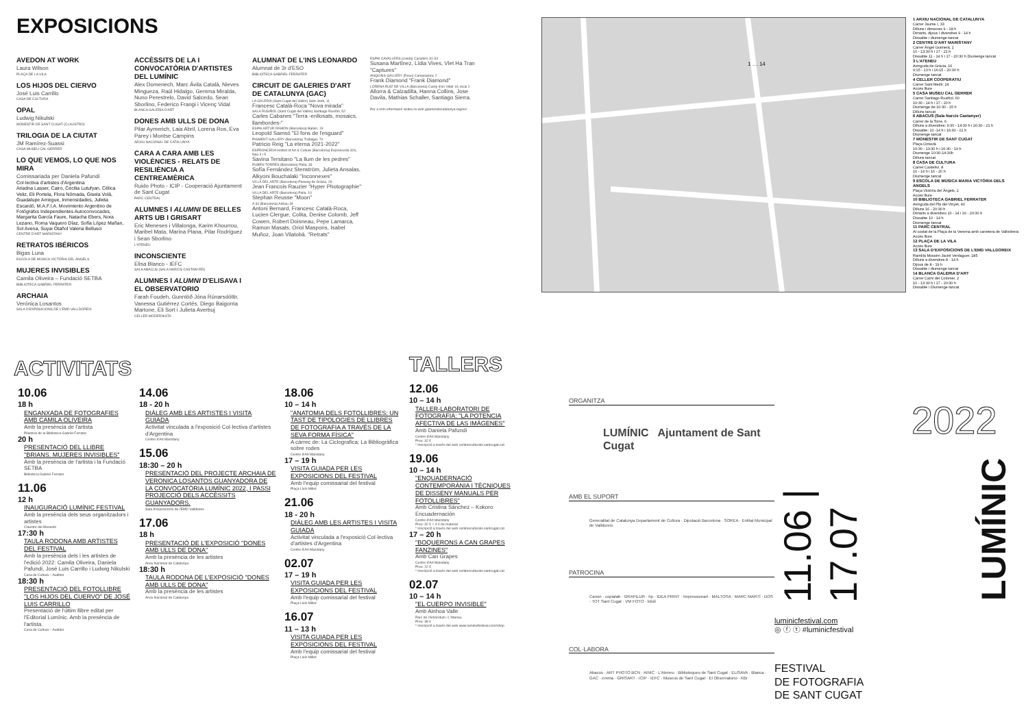EXPOSICIONS
AVEDON AT WORK
Laura Wilson
PLAÇA DE LA VILA
LOS HIJOS DEL CIERVO
José Luis Carrillo
CASA DE CULTURA
OPAL
Ludwig Nikulski
MONESTIR DE SANT CUGAT (CLAUSTRO)
TRILOGIA DE LA CIUTAT
JM Ramírez-Suassi
CASA MUSEU CAL GERRER
LO QUE VEMOS, LO QUE NOS MIRA
Comissariada per Daniela Pafundi
Col·lectiva d'artistes d'Argentina
Ariadna Lasser, Cairo, Cecilia Lutufyan, Célica Veliz, Eli Portela, Flora Nómada, Gisela Volá, Guadalupe Arriegue, Inmensidades, Julieta Escardó, M.A.F.I.A. Movimiento Argentino de Fotógrafxs Independientes Autoconvocadxs, Margarita García Faure, Natacha Ebers, Nora Lezano, Roma Vaquero Díaz, Sofía López Mañan, Sol Avena, Suyai Otañol Valeria Bellusci
CENTRE D'ART MARISTANY
RETRATOS IBÉRICOS
Bigas Luna
ESCOLA DE MÚSICA VICTÒRIA DEL ÀNGELS
MUJERES INVISIBLES
Camila Oliveira – Fundació SETBA
BIBLIOTECA GABRIEL FERRATER
ARCHAIA
Verónica Losantos
SALA D'EXPOSICIONS DE L'EMD VALLDOREIX
ACCÈSSITS DE LA I CONVOCATÒRIA D'ARTISTES DEL LUMÍNIC
Alex Domenech, Marc Ávila Català, Nieves Mingueza, Raúl Hidalgo, Gemma Miralda, Nuno Perestrelo, David Salcedo, Sean Sborlino, Federico Frangi i Vicenç Vidal
BLANCA GALERIA D'ART
DONES AMB ULLS DE DONA
Pilar Aymerich, Laia Abril, Lorena Ros, Eva Parey i Montse Campins
ARXIU NACIONAL DE CATALUNYA
CARA A CARA AMB LES VIOLÈNCIES - RELATS DE RESILIÈNCIA A CENTREAMÈRICA
Ruido Photo - ICIP - Cooperació Ajuntament de Sant Cugat
PARC CENTRAL
ALUMNES I ALUMNI DE BELLES ARTS UB I GRISART
Eric Meneses i Villalonga, Karim Khourrou, Maribel Mata, Marina Plana, Pilar Rodríguez i Sean Sborlino
L'ATENEU
INCONSCIENTE
Elisa Blanco - IEFC
SALA ABACUS (SALA NARCÍS CASTANYER)
ALUMNES I ALUMNI D'ELISAVA I EL OBSERVATORIO
Farah Foudeh, Gunnlöð Jóna Rúnarsdóttir, Vanessa Gutiérrez Cortés, Diego Baigorria Martone, Eli Sort i Julieta Averbuj
CELLER MODERNISTA
ALUMNAT DE L'INS LEONARDO
Alumnat de 3r d'ESO
BIBLIOTECA GABRIEL FERRATER
CIRCUIT DE GALERIES D'ART DE CATALUNYA (GAC)
LA GALERIA (Sant Cugat del Vallès) Sant Jordi, 11
Francesc Català-Roca "Nova mirada"
SALA RUSIÑOL (Sant Cugat del Vallès) Santiago Rusiñol, 52
Carles Cabanes "Terra -enllosats, mosaics, llambordes-"
ESPAI ARTUR RAMÓN (Barcelona) Bailen, 19
Leopold Samsó "El fons de l'esguard"
PIGMENT GALLERY (Barcelona) Trafalgar, 70
Patricio Reig "La eterna 2021-2022"
ESPRONCEDA Institut of Art & Culture (Barcelona) Espronceda 326, Nau 4 i 5
Savina Tersitano "La llum de les pedres"
RUBEN TORRES (Barcelona) Palla, 33
Sofía Fernández Stenström, Julieta Ansalas, Alkyoni Bouchalaki "Inconnexes"
VILLA DEL ARTE (Barcelona) Passeig de Gràcia, 26
Jean Francois Rauzier "Hyper Photographie"
VILLA DEL ARTE (Barcelona) Palla, 10
Stephan Reusse "Moon"
A 34 (Barcelona) Aribau 34
Antoni Bernard, Francesc Català-Roca, Lucien Clergue, Colita, Denise Colomb, Jeff Cowen, Robert Doisneau, Pepe Lamarca, Ramon Masats, Oriol Maspons, Isabel Muñoz, Joan Vilatobà. "Retrats"
ESPAI CAVALLERS (Lleida) Cavallers 31-33
Susana Martínez, Lídia Vives, Vlet Ha Tran "Captures"
ANQUINS GALLERY (Reus) Campoamor, 2
Frank Diamond "Frank Diamond"
LORENA RUIZ DE VILLA (Barcelona) Camp d'en Vidal 16, local 2
Allorra & Calzadilla, Hanna Collins, Jose Davila, Mathias Schaller, Santiago Sierra.
Per a més informació visiteu la web galeriesdecatalunya.org/es/
1 … 14
1 ARXIU NACIONAL DE CATALUNYA
Carrer Jaume I, 33
Dilluns i dimecres 9 - 18 h
Dimarts, dijous i divendres 9 - 14 h
Dissabte i diumenge tancat
2 CENTRE D'ART MARISTANY
Carrer Àngel Guimerà, 2
10 - 13:30 h i 17 - 21 h
Dissabte 11 - 14 h i 17 - 20:30 h Diumenge tancat
3 L'ATENEU
Avinguda de Gràcia, 16
9:15 - 13 h i 16:15 - 20:30 h
Diumenge tancat
4 CELLER COOPERATIU
Carrer Sant Medir, 24
Accés lliure
5 CASA MUSEU CAL GERRER
Carrer Santiago Rusiñol, 60
10:30 - 14 h i 17 - 20 h
Diumenge de 10:30 - 15 h
Dilluns tancat
6 ABACUS (Sala Narcís Castanyer)
Carrer de la Torre, 6
Dilluns a divendres: 9:30 - 14:30 h i 16:30 - 21 h
Dissabte: 10 -14 h i 16:30 - 21 h
Diumenge tancat
7 MONESTIR DE SANT CUGAT
Plaça Octavià
10:30 - 13:30 h i 16:30 - 19 h
Diumenge 10:30-14:30h
Dilluns tancat
8 CASA DE CULTURA
Carrer Castellví, 8
10 - 14 h i 16 - 20 h
Diumenge tancat
9 ESCOLA DE MÚSICA MARIA VICTÒRIA DELS ÀNGELS
Plaça Victòria del Àngels, 2
Accés lliure
10 BIBLIOTECA GABRIEL FERRATER
Avinguda del Pla del Vinyet, 40
Dilluns 16 - 20:30 h
Dimarts a divendres 10 - 14 i 16 - 20:30 h
Dissabte 10 - 14 h
Diumenge tancat
11 PARC CENTRAL
Al costat de la Plaça de la Verema amb carretera de Vallvidrera
Accés lliure
12 PLAÇA DE LA VILA
Accés lliure
13 SALA D'EXPOSICIONS DE L'EMD VALLDOREIX
Rambla Mossèn Jacint Verdaguer, 185
Dilluns a divendres 8 - 14 h
Dijous de 8 - 19 h
Dissabte i diumenge tancat
14 BLANCA GALERIA D'ART
Carrer Camí del Colomer, 2
10 - 13:30 h i 17 - 20:30 h
Dissabte i Diumenge tancat
ACTIVITATS
10.06
18 h
ENGANXADA DE FOTOGRAFIES AMB CAMILA OLIVEIRA
Amb la presència de l'artista
Pilastres de la Biblioteca Gabriel Ferrater
20 h
PRESENTACIÓ DEL LLIBRE "BRIANS. MUJERES INVISIBLES"
Amb la presència de l'artista i la Fundació SETBA
Biblioteca Gabriel Ferrater
11.06
12 h
INAUGURACIÓ LUMÍNIC FESTIVAL
Amb la presència dels seus organitzadors i artistes
Claustre del Monestir
17:30 h
TAULA RODONA AMB ARTISTES DEL FESTIVAL
Amb la presència dels i les artistes de l'edició 2022: Camila Oliveira, Daniela Pafundi, José Luis Carrillo i Ludwig Nikulski
Casa de Cultura – Auditori
18:30 h
PRESENTACIÓ DEL FOTOLLIBRE "LOS HIJOS DEL CUERVO" DE JOSÉ LUIS CARRILLO
Presentació de l'últim llibre editat per l'Editorial Lumínic. Amb la presència de l'artista.
Casa de Cultura – Auditori
14.06
18 - 20 h
DIÀLEG AMB LES ARTISTES I VISITA GUIADA
Activitat vinculada a l'exposició Col·lectiva d'artistes d'Argentina
Centre d'Art Maristany
15.06
18:30 – 20 h
PRESENTACIÓ DEL PROJECTE ARCHAIA DE VERONICA LOSANTOS GUANYADORA DE LA CONVOCATÒRIA LUMÍNIC 2022, I PASSI PROJECCIÓ DELS ACCÈSSITS GUANYADORS.
Sala d'exposicions de l'EMD Valldoreix
17.06
18 h
PRESENTACIÓ DE L'EXPOSICIÓ "DONES AMB ULLS DE DONA"
Amb la presència de les artistes
Arxiu Nacional de Catalunya
18:30 h
TAULA RODONA DE L'EXPOSICIÓ "DONES AMB ULLS DE DONA"
Amb la presència de les artistes
Arxiu Nacional de Catalunya
18.06
10 – 14 h
"ANATOMIA DELS FOTOLLIBRES: UN TAST DE TIPOLOGIES DE LLIBRES DE FOTOGRAFIA A TRAVÉS DE LA SEVA FORMA FÍSICA"
A càrrec de: La Ciclografica; La Bibliogràfica sobre rodes
Centre d'Art Maristany
17 – 19 h
VISITA GUIADA PER LES EXPOSICIONS DEL FESTIVAL
Amb l'equip comissarial del festival
Plaça Lluís Millet
21.06
18 - 20 h
DIÀLEG AMB LES ARTISTES I VISITA GUIADA
Activitat vinculada a l'exposició Col·lectiva d'artistes d'Argentina
Centre d'Art Maristany
02.07
17 – 19 h
VISITA GUIADA PER LES EXPOSICIONS DEL FESTIVAL
Amb l'equip comissarial del festival
Plaça Lluís Millet
16.07
11 – 13 h
VISITA GUIADA PER LES EXPOSICIONS DEL FESTIVAL
Amb l'equip comissarial del festival
Plaça Lluís Millet
TALLERS
12.06
10 – 14 h
TALLER-LABORATORI DE FOTOGRAFIA: "LA POTENCIA AFECTIVA DE LAS IMÁGENES"
Amb Daniela Pafundi
Centre d'Art Maristany
Preu: 32 €
* Inscripció a través del web centresculturals.santcugat.cat
19.06
10 – 14 h
"ENQUADERNACIÓ CONTEMPORÀNIA I TÈCNIQUES DE DISSENY MANUALS PER FOTOLLIBRES"
Amb Cristina Sánchez – Kokoro Encuadernación
Centre d'Art Maristany
Preu: 32 € + 4 € de material
* Inscripció a través del web centresculturals.santcugat.cat
17 – 20 h
"BOQUERONS A CAN GRAPES FANZINES"
Amb Can Grapes
Centre d'Art Maristany
Preu: 22 €
* Inscripció a través del web centresculturals.santcugat.cat
02.07
10 – 14 h
"EL CUERPO INVISIBLE"
Amb Ainhoa Valle
Parc de l'Arboretum i L'Ateneu
Preu: 38 €
* Inscripció a través del web www.luminicfestival.com/shop
ORGANITZA
LUMÍNIC Ajuntament de Sant Cugat
AMB EL SUPORT
Generalitat de Catalunya Departament de Cultura · Diputació Barcelona · SOREA · Entitat Municipal de Valldoreix
PATROCINA
Canon · copialab · GRAFILUR · hp · IDEA PRINT · Impressionart · MALTOSA · MARC MARTÍ · DOS · TOT Sant Cugat · VM FOTO · kitoli
COL·LABORA
Abacus · ART PHOTO BCN · AINIC · L'Ateneu · Biblioteques de Sant Cugat · ELISAVA · Blanca · GAC · emma · GRISART · ICIP · IEFC · Museus de Sant Cugat · El Observatorio · KBr
11.06 | 17.07
luminicfestival.com
◎ ⓕ ⓣ #luminicfestival
FESTIVAL
DE FOTOGRAFIA
DE SANT CUGAT
2022
LUMÍNIC